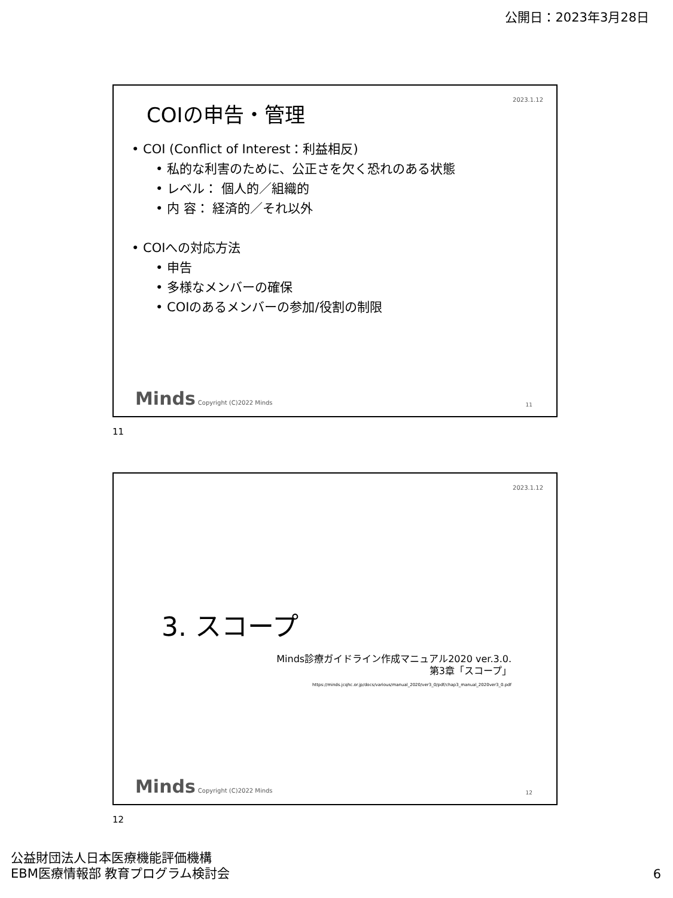公開日：2023年3月28日
2023.1.12 COIの申告・管理
• COI (Conflict of Interest：利益相反)
• 私的な利害のために、公正さを欠く恐れのある状態
• レベル： 個人的／組織的
• 内 容： 経済的／それ以外
• COIへの対応方法
• 申告
• 多様なメンバーの確保
• COIのあるメンバーの参加/役割の制限
Minds Copyright (C)2022 Minds 11
11
2023.1.12
3. スコープ
Minds診療ガイドライン作成マニュアル2020 ver.3.0.
第3章「スコープ」
https://minds.jcqhc.or.jp/docs/various/manual_2020/ver3_0/pdf/chap3_manual_2020ver3_0.pdf
Minds Copyright (C)2022 Minds 12
12
公益財団法人日本医療機能評価機構
EBM医療情報部 教育プログラム検討会
6